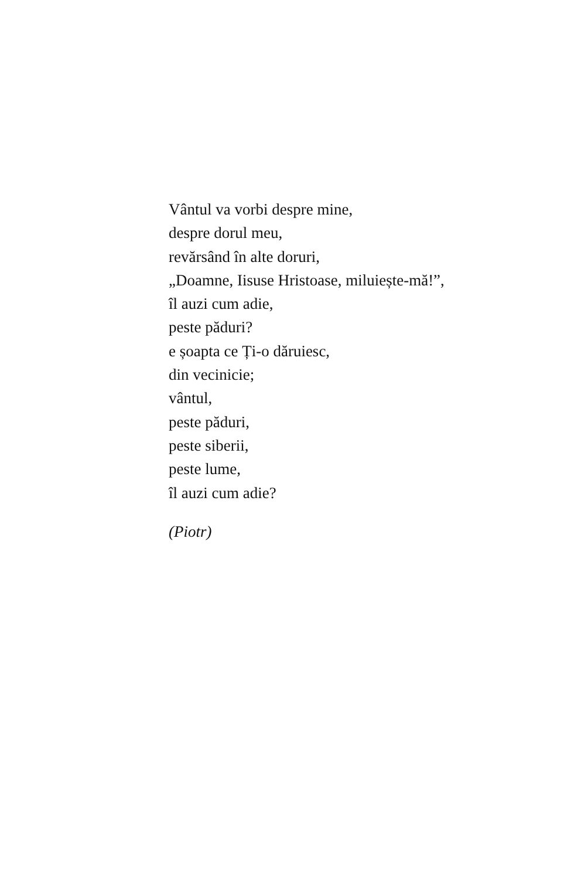Vântul va vorbi despre mine,
despre dorul meu,
revărsând în alte doruri,
„Doamne, Iisuse Hristoase, miluiește-mă!”,
îl auzi cum adie,
peste păduri?
e șoapta ce Ți-o dăruiesc,
din vecinicie;
vântul,
peste păduri,
peste siberii,
peste lume,
îl auzi cum adie?
(Piotr)